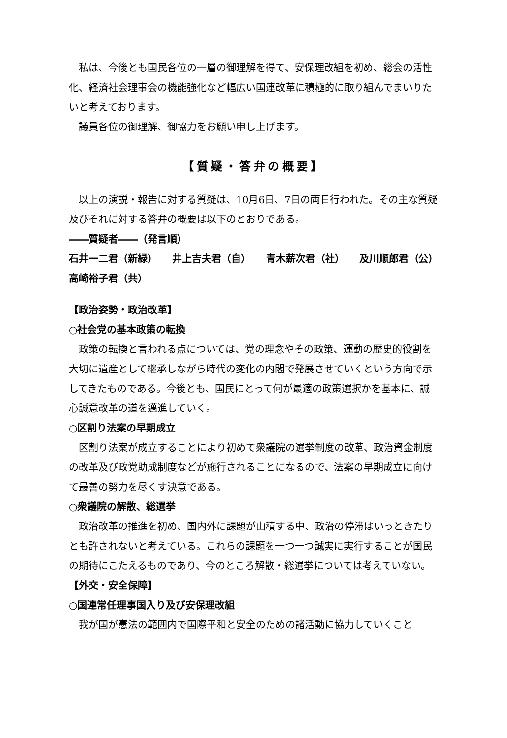私は、今後とも国民各位の一層の御理解を得て、安保理改組を初め、総会の活性化、経済社会理事会の機能強化など幅広い国連改革に積極的に取り組んでまいりたいと考えております。
議員各位の御理解、御協力をお願い申し上げます。
【質疑・答弁の概要】
以上の演説・報告に対する質疑は、10月6日、7日の両日行われた。その主な質疑及びそれに対する答弁の概要は以下のとおりである。
――質疑者――（発言順）
石井一二君（新緑） 井上吉夫君（自） 青木薪次君（社） 及川順郎君（公）
高崎裕子君（共）
【政治姿勢・政治改革】
○社会党の基本政策の転換
政策の転換と言われる点については、党の理念やその政策、運動の歴史的役割を大切に遺産として継承しながら時代の変化の内閣で発展させていくという方向で示してきたものである。今後とも、国民にとって何が最適の政策選択かを基本に、誠心誠意改革の道を邁進していく。
○区割り法案の早期成立
区割り法案が成立することにより初めて衆議院の選挙制度の改革、政治資金制度の改革及び政党助成制度などが施行されることになるので、法案の早期成立に向けて最善の努力を尽くす決意である。
○衆議院の解散、総選挙
政治改革の推進を初め、国内外に課題が山積する中、政治の停滞はいっときたりとも許されないと考えている。これらの課題を一つ一つ誠実に実行することが国民の期待にこたえるものであり、今のところ解散・総選挙については考えていない。
【外交・安全保障】
○国連常任理事国入り及び安保理改組
我が国が憲法の範囲内で国際平和と安全のための諸活動に協力していくこと